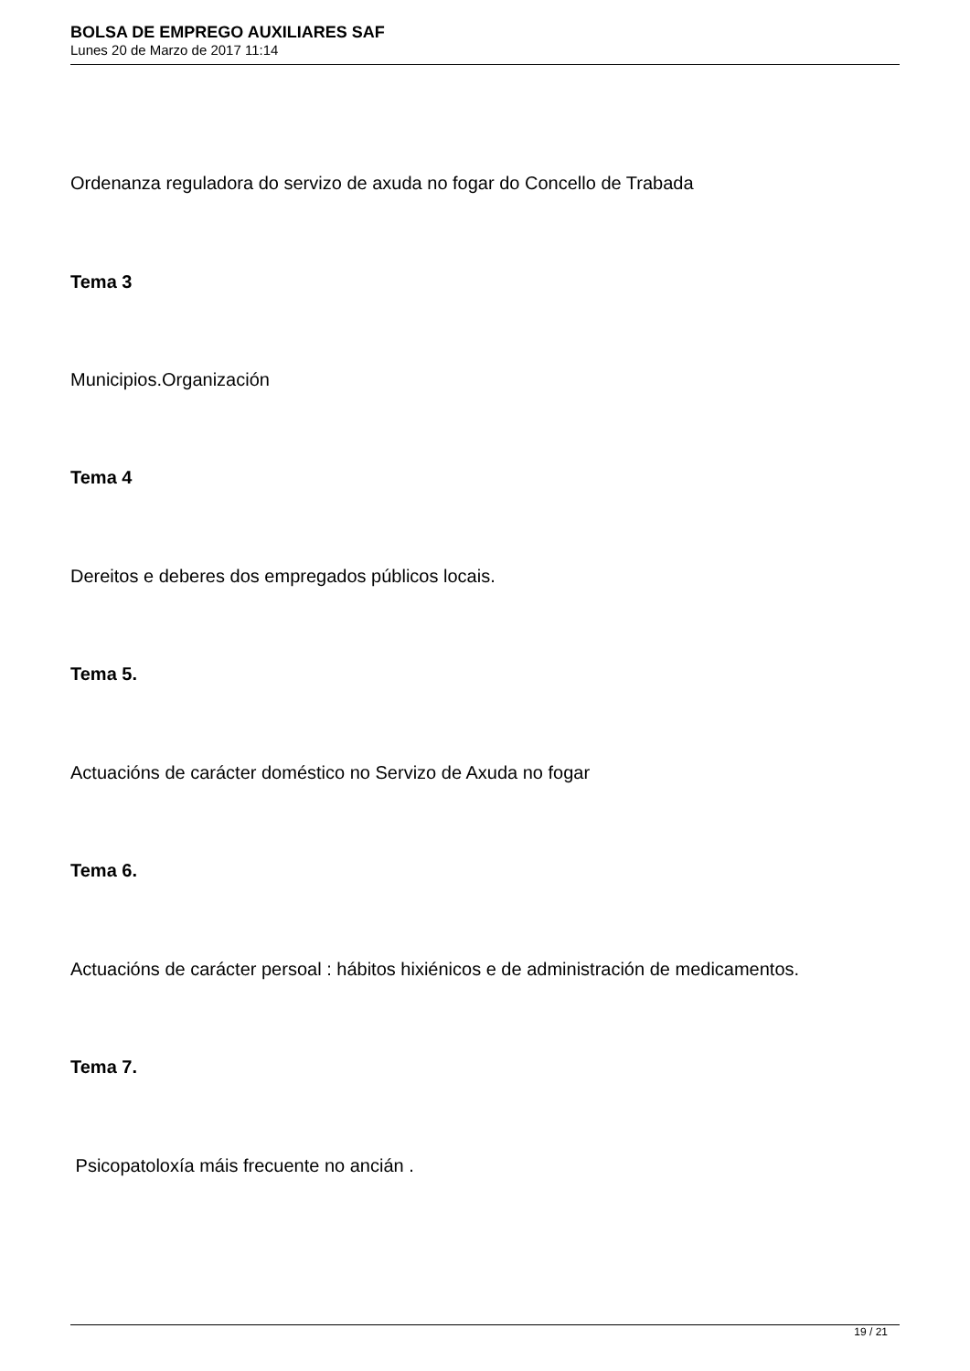BOLSA DE EMPREGO AUXILIARES SAF
Lunes 20 de Marzo de 2017 11:14
Ordenanza reguladora do servizo de axuda no fogar do Concello de Trabada
Tema 3
Municipios.Organización
Tema 4
Dereitos e deberes dos empregados públicos locais.
Tema 5.
Actuacións de carácter doméstico no Servizo de Axuda no fogar
Tema 6.
Actuacións de carácter persoal : hábitos hixiénicos e de administración de medicamentos.
Tema 7.
Psicopatoloxía máis frecuente no ancián .
19 / 21